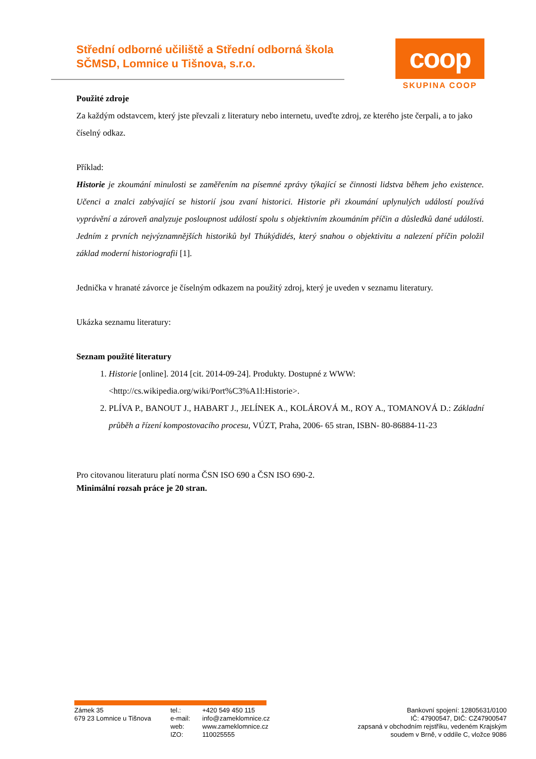Střední odborné učiliště a Střední odborná škola SČMSD, Lomnice u Tišnova, s.r.o.
coop
SKUPINA COOP
Použité zdroje
Za každým odstavcem, který jste převzali z literatury nebo internetu, uveďte zdroj, ze kterého jste čerpali, a to jako číselný odkaz.
Příklad:
Historie je zkoumání minulosti se zaměřením na písemné zprávy týkající se činnosti lidstva během jeho existence. Učenci a znalci zabývající se historií jsou zvaní historici. Historie při zkoumání uplynulých událostí používá vyprávění a zároveň analyzuje posloupnost událostí spolu s objektivním zkoumáním příčin a důsledků dané události. Jedním z prvních nejvýznamnějších historiků byl Thúkýdidés, který snahou o objektivitu a nalezení příčin položil základ moderní historiografii [1].
Jednička v hranaté závorce je číselným odkazem na použitý zdroj, který je uveden v seznamu literatury.
Ukázka seznamu literatury:
Seznam použité literatury
1. Historie [online]. 2014 [cit. 2014-09-24]. Produkty. Dostupné z WWW: <http://cs.wikipedia.org/wiki/Port%C3%A1l:Historie>.
2. PLÍVA P., BANOUT J., HABART J., JELÍNEK A., KOLÁROVÁ M., ROY A., TOMANOVÁ D.: Základní průběh a řízení kompostovacího procesu, VÚZT, Praha, 2006- 65 stran, ISBN- 80-86884-11-23
Pro citovanou literaturu platí norma ČSN ISO 690 a ČSN ISO 690-2.
Minimální rozsah práce je 20 stran.
Zámek 35
679 23 Lomnice u Tišnova
tel.:
e-mail:
web:
IZO:
+420 549 450 115
info@zameklomnice.cz
www.zameklomnice.cz
110025555
Bankovní spojení: 12805631/0100
IČ: 47900547, DIČ: CZ47900547
zapsaná v obchodním rejstříku, vedeném Krajským
soudem v Brně, v oddíle C, vložce 9086